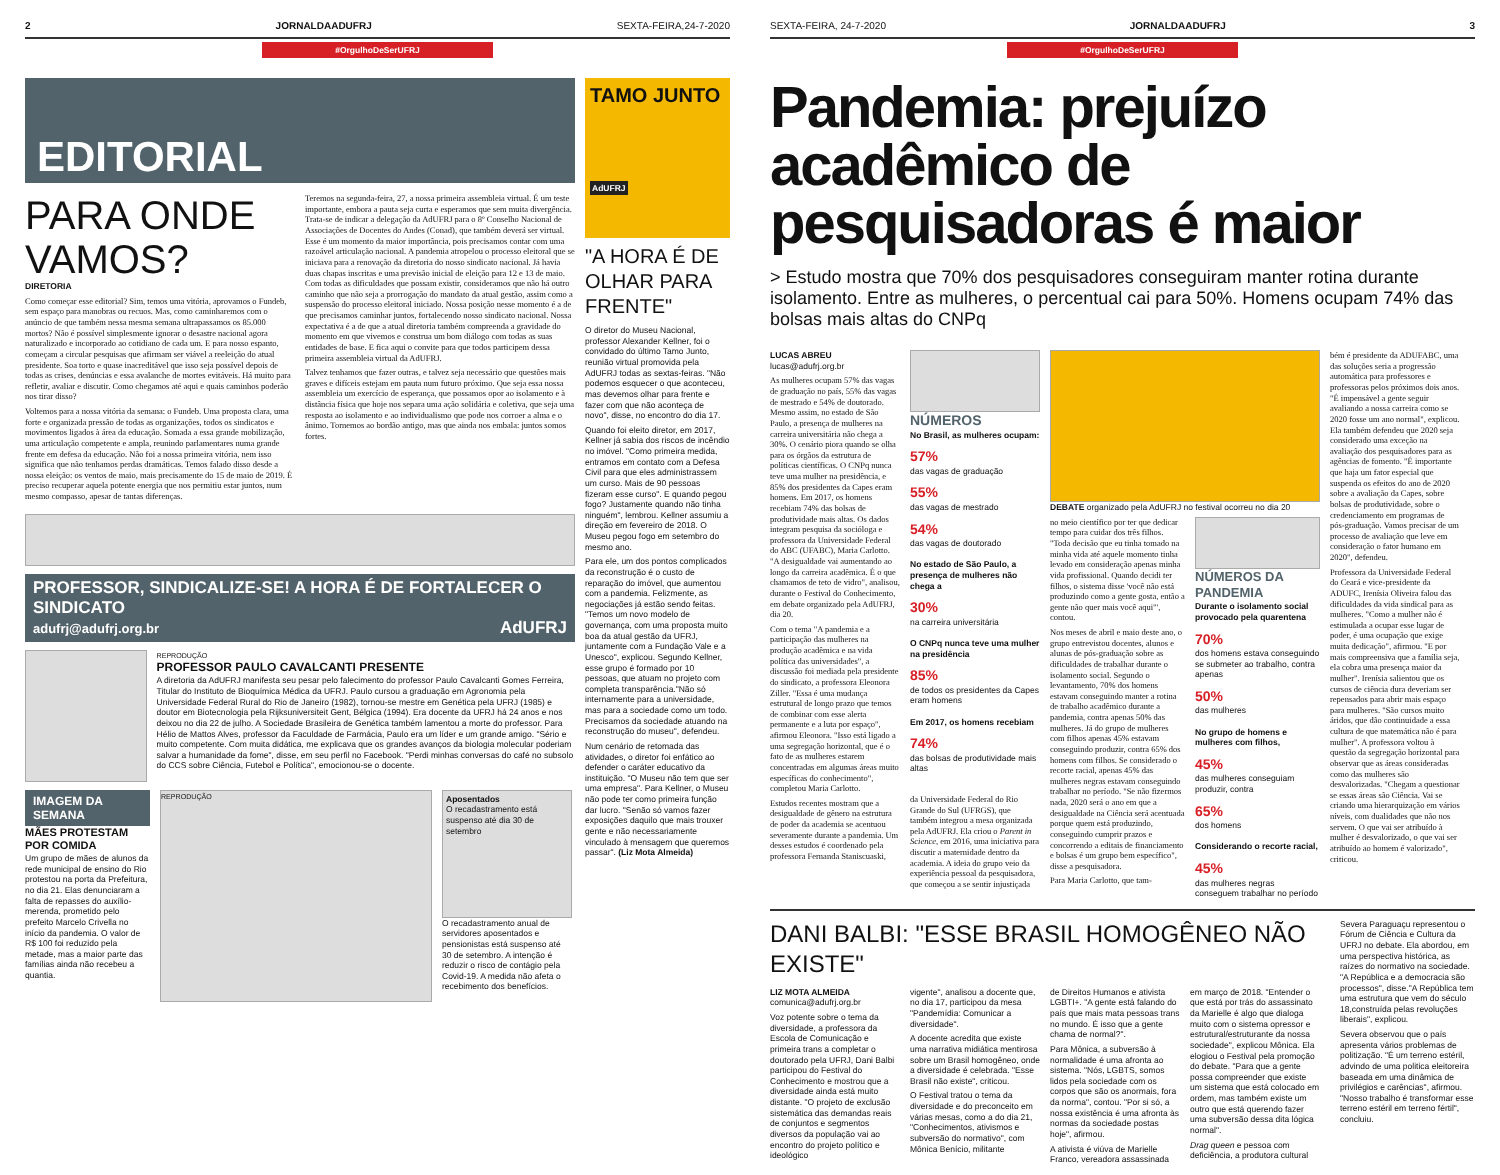2 JORNALDAADUFRJ SEXTA-FEIRA,24-7-2020
#OrgulhoDeSerUFRJ
EDITORIAL
PARA ONDE VAMOS?
DIRETORIA
Como começar esse editorial? Sim, temos uma vitória, aprovamos o Fundeb, sem espaço para manobras ou recuos. Mas, como caminharemos com o anúncio de que também nessa mesma semana ultrapassamos os 85.000 mortos? Não é possível simplesmente ignorar o desastre nacional agora naturalizado e incorporado ao cotidiano de cada um. E para nosso espanto, começam a circular pesquisas que afirmam ser viável a reeleição do atual presidente. Soa torto e quase inacreditável que isso seja possível depois de todas as crises, denúncias e essa avalanche de mortes evitáveis. Há muito para refletir, avaliar e discutir. Como chegamos até aqui e quais caminhos poderão nos tirar disso?
Voltemos para a nossa vitória da semana: o Fundeb. Uma proposta clara, uma forte e organizada pressão de todas as organizações, todos os sindicatos e movimentos ligados à área da educação. Somada a essa grande mobilização, uma articulação competente e ampla, reunindo parlamentares numa grande frente em defesa da educação. Não foi a nossa primeira vitória, nem isso significa que não tenhamos perdas dramáticas. Temos falado disso desde a nossa eleição: os ventos de maio, mais precisamente do 15 de maio de 2019. É preciso recuperar aquela potente energia que nos permitiu estar juntos, num mesmo compasso, apesar de tantas diferenças.
Teremos na segunda-feira, 27, a nossa primeira assembleia virtual. É um teste importante, embora a pauta seja curta e esperamos que sem muita divergência. Trata-se de indicar a delegação da AdUFRJ para o 8º Conselho Nacional de Associações de Docentes do Andes (Conad), que também deverá ser virtual. Esse é um momento da maior importância, pois precisamos contar com uma razoável articulação nacional. A pandemia atropelou o processo eleitoral que se iniciava para a renovação da diretoria do nosso sindicato nacional. Já havia duas chapas inscritas e uma previsão inicial de eleição para 12 e 13 de maio. Com todas as dificuldades que possam existir, consideramos que não há outro caminho que não seja a prorrogação do mandato da atual gestão, assim como a suspensão do processo eleitoral iniciado. Nossa posição nesse momento é a de que precisamos caminhar juntos, fortalecendo nosso sindicato nacional. Nossa expectativa é a de que a atual diretoria também compreenda a gravidade do momento em que vivemos e construa um bom diálogo com todas as suas entidades de base. E fica aqui o convite para que todos participem dessa primeira assembleia virtual da AdUFRJ.
Talvez tenhamos que fazer outras, e talvez seja necessário que questões mais graves e difíceis estejam em pauta num futuro próximo. Que seja essa nossa assembleia um exercício de esperança, que possamos opor ao isolamento e à distância física que hoje nos separa uma ação solidária e coletiva, que seja uma resposta ao isolamento e ao individualismo que pode nos corroer a alma e o ânimo. Tornemos ao bordão antigo, mas que ainda nos embala: juntos somos fortes.
PROFESSOR, SINDICALIZE-SE! A HORA É DE FORTALECER O SINDICATO
adufrj@adufrj.org.br AdUFRJ
REPRODUÇÃO
PROFESSOR PAULO CAVALCANTI PRESENTE
A diretoria da AdUFRJ manifesta seu pesar pelo falecimento do professor Paulo Cavalcanti Gomes Ferreira, Titular do Instituto de Bioquímica Médica da UFRJ. Paulo cursou a graduação em Agronomia pela Universidade Federal Rural do Rio de Janeiro (1982), tornou-se mestre em Genética pela UFRJ (1985) e doutor em Biotecnologia pela Rijksuniversiteit Gent, Bélgica (1994). Era docente da UFRJ há 24 anos e nos deixou no dia 22 de julho. A Sociedade Brasileira de Genética também lamentou a morte do professor. Para Hélio de Mattos Alves, professor da Faculdade de Farmácia, Paulo era um líder e um grande amigo. "Sério e muito competente. Com muita didática, me explicava que os grandes avanços da biologia molecular poderiam salvar a humanidade da fome", disse, em seu perfil no Facebook. "Perdi minhas conversas do café no subsolo do CCS sobre Ciência, Futebol e Política", emocionou-se o docente.
IMAGEM DA SEMANA
MÃES PROTESTAM POR COMIDA
Um grupo de mães de alunos da rede municipal de ensino do Rio protestou na porta da Prefeitura, no dia 21. Elas denunciaram a falta de repasses do auxílio-merenda, prometido pelo prefeito Marcelo Crivella no início da pandemia. O valor de R$ 100 foi reduzido pela metade, mas a maior parte das famílias ainda não recebeu a quantia.
REPRODUÇÃO
Aposentados
O recadastramento está suspenso até dia 30 de setembro
O recadastramento anual de servidores aposentados e pensionistas está suspenso até 30 de setembro. A intenção é reduzir o risco de contágio pela Covid-19. A medida não afeta o recebimento dos benefícios.
TAMO JUNTO
AdUFRJ
"A HORA É DE OLHAR PARA FRENTE"
O diretor do Museu Nacional, professor Alexander Kellner, foi o convidado do último Tamo Junto, reunião virtual promovida pela AdUFRJ todas as sextas-feiras. "Não podemos esquecer o que aconteceu, mas devemos olhar para frente e fazer com que não aconteça de novo", disse, no encontro do dia 17.
Quando foi eleito diretor, em 2017, Kellner já sabia dos riscos de incêndio no imóvel. "Como primeira medida, entramos em contato com a Defesa Civil para que eles administrassem um curso. Mais de 90 pessoas fizeram esse curso". E quando pegou fogo? Justamente quando não tinha ninguém", lembrou. Kellner assumiu a direção em fevereiro de 2018. O Museu pegou fogo em setembro do mesmo ano.
Para ele, um dos pontos complicados da reconstrução é o custo de reparação do imóvel, que aumentou com a pandemia. Felizmente, as negociações já estão sendo feitas. "Temos um novo modelo de governança, com uma proposta muito boa da atual gestão da UFRJ, juntamente com a Fundação Vale e a Unesco", explicou. Segundo Kellner, esse grupo é formado por 10 pessoas, que atuam no projeto com completa transparência."Não só internamente para a universidade, mas para a sociedade como um todo. Precisamos da sociedade atuando na reconstrução do museu", defendeu.
Num cenário de retomada das atividades, o diretor foi enfático ao defender o caráter educativo da instituição. "O Museu não tem que ser uma empresa". Para Kellner, o Museu não pode ter como primeira função dar lucro. "Senão só vamos fazer exposições daquilo que mais trouxer gente e não necessariamente vinculado à mensagem que queremos passar". (Liz Mota Almeida)
SEXTA-FEIRA, 24-7-2020 JORNALDAADUFRJ 3
#OrgulhoDeSerUFRJ
Pandemia: prejuízo acadêmico de pesquisadoras é maior
> Estudo mostra que 70% dos pesquisadores conseguiram manter rotina durante isolamento. Entre as mulheres, o percentual cai para 50%. Homens ocupam 74% das bolsas mais altas do CNPq
LUCAS ABREU
lucas@adufrj.org.br
As mulheres ocupam 57% das vagas de graduação no país, 55% das vagas de mestrado e 54% de doutorado. Mesmo assim, no estado de São Paulo, a presença de mulheres na carreira universitária não chega a 30%. O cenário piora quando se olha para os órgãos da estrutura de políticas científicas. O CNPq nunca teve uma mulher na presidência, e 85% dos presidentes da Capes eram homens. Em 2017, os homens recebiam 74% das bolsas de produtividade mais altas. Os dados integram pesquisa da socióloga e professora da Universidade Federal do ABC (UFABC), Maria Carlotto. "A desigualdade vai aumentando ao longo da carreira acadêmica. É o que chamamos de teto de vidro", analisou, durante o Festival do Conhecimento, em debate organizado pela AdUFRJ, dia 20.
Com o tema "A pandemia e a participação das mulheres na produção acadêmica e na vida política das universidades", a discussão foi mediada pela presidente do sindicato, a professora Eleonora Ziller. "Essa é uma mudança estrutural de longo prazo que temos de combinar com esse alerta permanente e a luta por espaço", afirmou Eleonora. "Isso está ligado a uma segregação horizontal, que é o fato de as mulheres estarem concentradas em algumas áreas muito específicas do conhecimento", completou Maria Carlotto.
Estudos recentes mostram que a desigualdade de gênero na estrutura de poder da academia se acentuou severamente durante a pandemia. Um desses estudos é coordenado pela professora Fernanda Staniscuaski,
NÚMEROS
No Brasil, as mulheres ocupam:
57%
das vagas de graduação
55%
das vagas de mestrado
54%
das vagas de doutorado
No estado de São Paulo, a presença de mulheres não chega a
30%
na carreira universitária
O CNPq nunca teve uma mulher na presidência
85%
de todos os presidentes da Capes eram homens
Em 2017, os homens recebiam
74%
das bolsas de produtividade mais altas
da Universidade Federal do Rio Grande do Sul (UFRGS), que também integrou a mesa organizada pela AdUFRJ. Ela criou o Parent in Science, em 2016, uma iniciativa para discutir a maternidade dentro da academia. A ideia do grupo veio da experiência pessoal da pesquisadora, que começou a se sentir injustiçada
DEBATE organizado pela AdUFRJ no festival ocorreu no dia 20
no meio científico por ter que dedicar tempo para cuidar dos três filhos. "Toda decisão que eu tinha tomado na minha vida até aquele momento tinha levado em consideração apenas minha vida profissional. Quando decidi ter filhos, o sistema disse 'você não está produzindo como a gente gosta, então a gente não quer mais você aqui'", contou.
Nos meses de abril e maio deste ano, o grupo entrevistou docentes, alunos e alunas de pós-graduação sobre as dificuldades de trabalhar durante o isolamento social. Segundo o levantamento, 70% dos homens estavam conseguindo manter a rotina de trabalho acadêmico durante a pandemia, contra apenas 50% das mulheres. Já do grupo de mulheres com filhos apenas 45% estavam conseguindo produzir, contra 65% dos homens com filhos. Se considerado o recorte racial, apenas 45% das mulheres negras estavam conseguindo trabalhar no período. "Se não fizermos nada, 2020 será o ano em que a desigualdade na Ciência será acentuada porque quem está produzindo, conseguindo cumprir prazos e concorrendo a editais de financiamento e bolsas é um grupo bem específico", disse a pesquisadora.
Para Maria Carlotto, que tam-
NÚMEROS DA PANDEMIA
Durante o isolamento social provocado pela quarentena
70%
dos homens estava conseguindo se submeter ao trabalho, contra apenas
50%
das mulheres
No grupo de homens e mulheres com filhos,
45%
das mulheres conseguiam produzir, contra
65%
dos homens
Considerando o recorte racial,
45%
das mulheres negras conseguem trabalhar no período
bém é presidente da ADUFABC, uma das soluções seria a progressão automática para professores e professoras pelos próximos dois anos. "É impensável a gente seguir avaliando a nossa carreira como se 2020 fosse um ano normal", explicou. Ela também defendeu que 2020 seja considerado uma exceção na avaliação dos pesquisadores para as agências de fomento. "É importante que haja um fator especial que suspenda os efeitos do ano de 2020 sobre a avaliação da Capes, sobre bolsas de produtividade, sobre o credenciamento em programas de pós-graduação. Vamos precisar de um processo de avaliação que leve em consideração o fator humano em 2020", defendeu.
Professora da Universidade Federal do Ceará e vice-presidente da ADUFC, Irenísia Oliveira falou das dificuldades da vida sindical para as mulheres. "Como a mulher não é estimulada a ocupar esse lugar de poder, é uma ocupação que exige muita dedicação", afirmou. "E por mais compreensiva que a família seja, ela cobra uma presença maior da mulher". Irenísia salientou que os cursos de ciência dura deveriam ser repensados para abrir mais espaço para mulheres. "São cursos muito áridos, que dão continuidade a essa cultura de que matemática não é para mulher". A professora voltou à questão da segregação horizontal para observar que as áreas consideradas como das mulheres são desvalorizadas. "Chegam a questionar se essas áreas são Ciência. Vai se criando uma hierarquização em vários níveis, com dualidades que não nos servem. O que vai ser atribuído à mulher é desvalorizado, o que vai ser atribuído ao homem é valorizado", criticou.
DANI BALBI: "ESSE BRASIL HOMOGÊNEO NÃO EXISTE"
LIZ MOTA ALMEIDA
comunica@adufrj.org.br
Voz potente sobre o tema da diversidade, a professora da Escola de Comunicação e primeira trans a completar o doutorado pela UFRJ, Dani Balbi participou do Festival do Conhecimento e mostrou que a diversidade ainda está muito distante. "O projeto de exclusão sistemática das demandas reais de conjuntos e segmentos diversos da população vai ao encontro do projeto político e ideológico
vigente", analisou a docente que, no dia 17, participou da mesa "Pandemídia: Comunicar a diversidade".
A docente acredita que existe uma narrativa midiática mentirosa sobre um Brasil homogêneo, onde a diversidade é celebrada. "Esse Brasil não existe", criticou.
O Festival tratou o tema da diversidade e do preconceito em várias mesas, como a do dia 21, "Conhecimentos, ativismos e subversão do normativo", com Mônica Benício, militante
de Direitos Humanos e ativista LGBTI+. "A gente está falando do país que mais mata pessoas trans no mundo. É isso que a gente chama de normal?".
Para Mônica, a subversão à normalidade é uma afronta ao sistema. "Nós, LGBTS, somos lidos pela sociedade com os corpos que são os anormais, fora da norma", contou. "Por si só, a nossa existência é uma afronta às normas da sociedade postas hoje", afirmou.
A ativista é viúva de Marielle Franco, vereadora assassinada
em março de 2018. "Entender o que está por trás do assassinato da Marielle é algo que dialoga muito com o sistema opressor e estrutural/estruturante da nossa sociedade", explicou Mônica. Ela elogiou o Festival pela promoção do debate. "Para que a gente possa compreender que existe um sistema que está colocado em ordem, mas também existe um outro que está querendo fazer uma subversão dessa dita lógica normal".
Drag queen e pessoa com deficiência, a produtora cultural
Severa Paraguaçu representou o Fórum de Ciência e Cultura da UFRJ no debate. Ela abordou, em uma perspectiva histórica, as raízes do normativo na sociedade. "A República e a democracia são processos", disse."A República tem uma estrutura que vem do século 18,construída pelas revoluções liberais", explicou.
Severa observou que o país apresenta vários problemas de politização. "É um terreno estéril, advindo de uma politica eleitoreira baseada em uma dinâmica de privilégios e carências", afirmou. "Nosso trabalho é transformar esse terreno estéril em terreno fértil", concluiu.